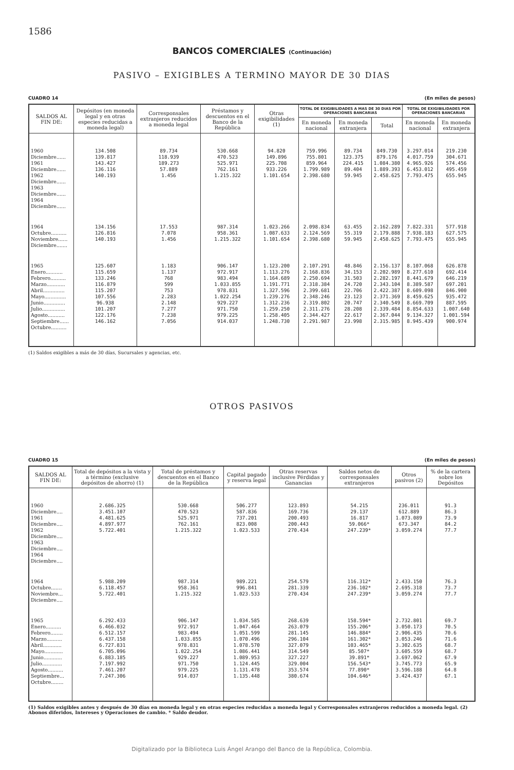1586
BANCOS COMERCIALES (Continuación)
PASIVO – EXIGIBLES A TERMINO MAYOR DE 30 DIAS
CUADRO 14 (En miles de pesos)
| SALDOS AL FIN DE: | Depósitos (en moneda legal y en otras especies reducidas a moneda legal) | Corresponsales extranjeros reducidos a moneda legal | Préstamos y descuentos en el Banco de la República | Otras exigibilidades (1) | TOTAL DE EXIGIBILIDADES A MAS DE 30 DIAS POR OPERACIONES BANCARIAS | | | TOTAL DE EXIGIBILIDADES POR OPERACIONES BANCARIAS | |
| --- | --- | --- | --- | --- | --- | --- | --- | --- | --- |
| | | | | | En moneda nacional | En moneda extranjera | Total | En moneda nacional | En moneda extranjera |
| 1960 Diciembre...... 1961 Diciembre...... 1962 Diciembre...... 1963 Diciembre...... 1964 Diciembre...... | 134.508 139.817 143.427 136.116 140.193 | 89.734 118.939 189.273 57.889 1.456 | 530.668 470.523 525.971 762.161 1.215.322 | 94.820 149.896 225.708 933.226 1.101.654 | 759.996 755.801 859.964 1.799.989 2.398.680 | 89.734 123.375 224.415 89.404 59.945 | 849.730 879.176 1.084.380 1.889.393 2.458.625 | 3.297.014 4.017.759 4.965.926 6.453.012 7.793.475 | 219.230 304.671 574.456 495.459 655.945 |
| 1964 Octubre.......... Noviembre...... Diciembre....... | 134.156 126.816 140.193 | 17.553 7.078 1.456 | 987.314 958.361 1.215.322 | 1.023.266 1.087.633 1.101.654 | 2.098.834 2.124.569 2.398.680 | 63.455 55.319 59.945 | 2.162.289 2.179.888 2.458.625 | 7.822.331 7.938.183 7.793.475 | 577.918 627.575 655.945 |
| 1965 Enero........... Febrero.......... Marzo............ Abril.............. Mayo.............. Junio.............. Julio............... Agosto........... Septiembre...... Octubre.......... | 125.607 115.659 133.246 116.879 115.207 107.556 96.938 101.207 122.176 146.162 | 1.183 1.137 768 599 753 2.283 2.148 7.277 7.238 7.056 | 906.147 972.917 983.494 1.033.855 978.831 1.022.254 929.227 971.750 979.225 914.037 | 1.123.200 1.113.276 1.164.689 1.191.771 1.327.596 1.239.276 1.312.236 1.259.250 1.258.405 1.248.730 | 2.107.291 2.168.836 2.250.694 2.318.384 2.399.681 2.348.246 2.319.802 2.311.276 2.344.427 2.291.987 | 48.846 34.153 31.503 24.720 22.706 23.123 20.747 28.208 22.617 23.998 | 2.156.137 2.202.989 2.282.197 2.343.104 2.422.387 2.371.369 2.340.549 2.339.484 2.367.044 2.315.985 | 8.107.068 8.277.610 8.441.679 8.389.587 8.609.098 8.459.625 8.669.709 8.854.633 9.134.327 8.945.439 | 626.878 692.414 646.219 697.201 846.900 935.472 887.595 1.007.640 1.001.594 900.974 |
(1) Saldos exigibles a más de 30 días, Sucursales y agencias, etc.
OTROS PASIVOS
CUADRO 15 (En miles de pesos)
| SALDOS AL FIN DE: | Total de depósitos a la vista y a término (exclusive depósitos de ahorro) (1) | Total de préstamos y descuentos en el Banco de la República | Capital pagado y reserva legal | Otras reservas inclusive Pérdidas y Ganancias | Saldos netos de corresponsales extranjeros | Otros pasivos (2) | % de la cartera sobre los Depósitos |
| --- | --- | --- | --- | --- | --- | --- | --- |
| 1960 Diciembre.... 1961 Diciembre.... 1962 Diciembre.... 1963 Diciembre.... 1964 Diciembre.... | 2.686.325 3.451.107 4.481.625 4.897.977 5.722.401 | 530.668 470.523 525.971 762.161 1.215.322 | 506.277 587.836 737.201 823.008 1.023.533 | 123.893 169.736 200.493 200.443 270.434 | 54.215 29.137 16.817 59.066* 247.239* | 236.011 612.889 1.073.089 673.347 3.059.274 | 91.3 86.3 73.9 84.2 77.7 |
| 1964 Octubre....... Noviembre... Diciembre.... | 5.988.209 6.118.457 5.722.401 | 987.314 958.361 1.215.322 | 989.221 996.841 1.023.533 | 254.579 281.339 270.434 | 116.312* 236.102* 247.239* | 2.433.150 2.695.318 3.059.274 | 76.3 73.7 77.7 |
| 1965 Enero.......... Febrero........ Marzo.......... Abril............ Mayo............ Junio............ Julio............. Agosto.......... Septiembre... Octubre........ | 6.292.433 6.466.032 6.512.157 6.437.158 6.727.831 6.705.096 6.883.185 7.197.992 7.461.207 7.247.306 | 906.147 972.917 983.494 1.033.855 978.831 1.022.254 929.227 971.750 979.225 914.037 | 1.034.585 1.047.464 1.051.599 1.070.496 1.078.570 1.086.441 1.089.953 1.124.445 1.131.478 1.135.448 | 268.639 263.079 281.145 296.104 327.079 314.549 327.227 329.004 353.574 380.674 | 158.594* 155.206* 146.884* 161.302* 103.465* 85.507* 39.891* 156.543* 77.890* 104.646* | 2.732.801 3.050.173 2.906.435 3.053.246 3.302.635 3.605.559 3.697.062 3.745.773 3.596.188 3.424.437 | 69.7 70.5 70.6 71.6 68.7 68.7 67.9 65.9 64.8 67.1 |
(1) Saldos exigibles antes y después de 30 días en moneda legal y en otras especies reducidas a moneda legal y Corresponsales extranjeros reducidos a moneda legal. (2) Abonos diferidos, Intereses y Operaciones de cambio. * Saldo deudor.
Digitalizado por la Biblioteca Luis Ángel Arango del Banco de la República, Colombia.